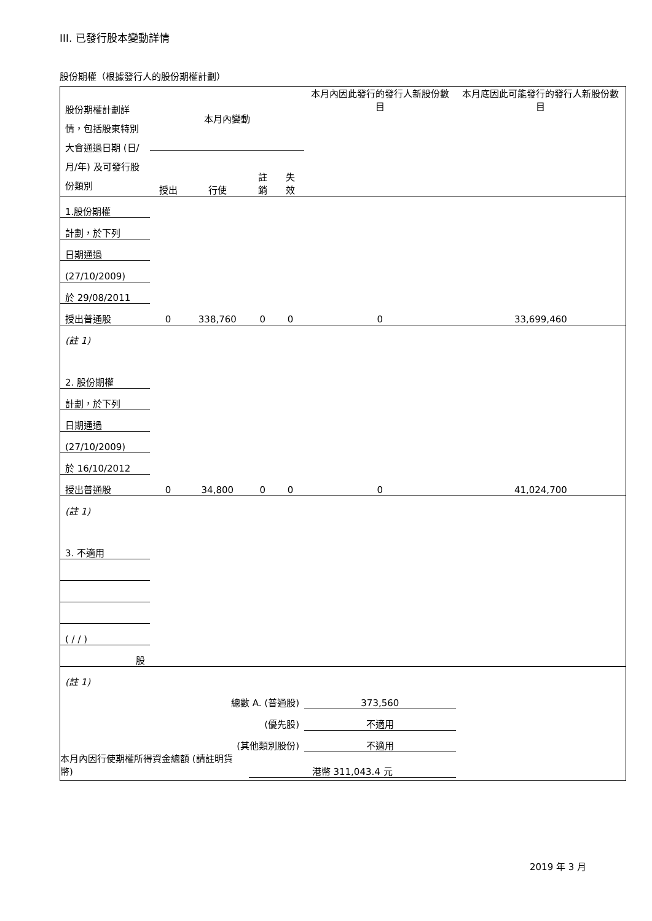III. 已發行股本變動詳情
股份期權（根據發行人的股份期權計劃）
| 股份期權計劃詳情，包括股東特別大會通過日期 (日/月/年) 及可發行股份類別 | 本月內變動 | | | | 本月內因此發行的發行人新股份數目 | 本月底因此可能發行的發行人新股份數目 |
| | 授出 | 行使 | 註銷 | 失效 | | |
| 1.股份期權 | | | | | | |
| 計劃，於下列 | | | | | | |
| 日期通過 | | | | | | |
| (27/10/2009) | | | | | | |
| 於 29/08/2011 | | | | | | |
| 授出普通股 | 0 | 338,760 | 0 | 0 | 0 | 33,699,460 |
| (註 1) | | | | | | |
| 2. 股份期權 | | | | | | |
| 計劃，於下列 | | | | | | |
| 日期通過 | | | | | | |
| (27/10/2009) | | | | | | |
| 於 16/10/2012 | | | | | | |
| 授出普通股 | 0 | 34,800 | 0 | 0 | 0 | 41,024,700 |
| (註 1) | | | | | | |
| 3. 不適用 | | | | | | |
| ( / / ) | | | | | | |
| 股 | | | | | | |
| (註 1) | | | | | | |
| 總數 A. (普通股) | | | | | 373,560 | |
| (優先股) | | | | | 不適用 | |
| (其他類別股份) | | | | | 不適用 | |
| 本月內因行使期權所得資金總額 (請註明貨幣) | | | 港幣 311,043.4 元 | | | |
2019 年 3 月